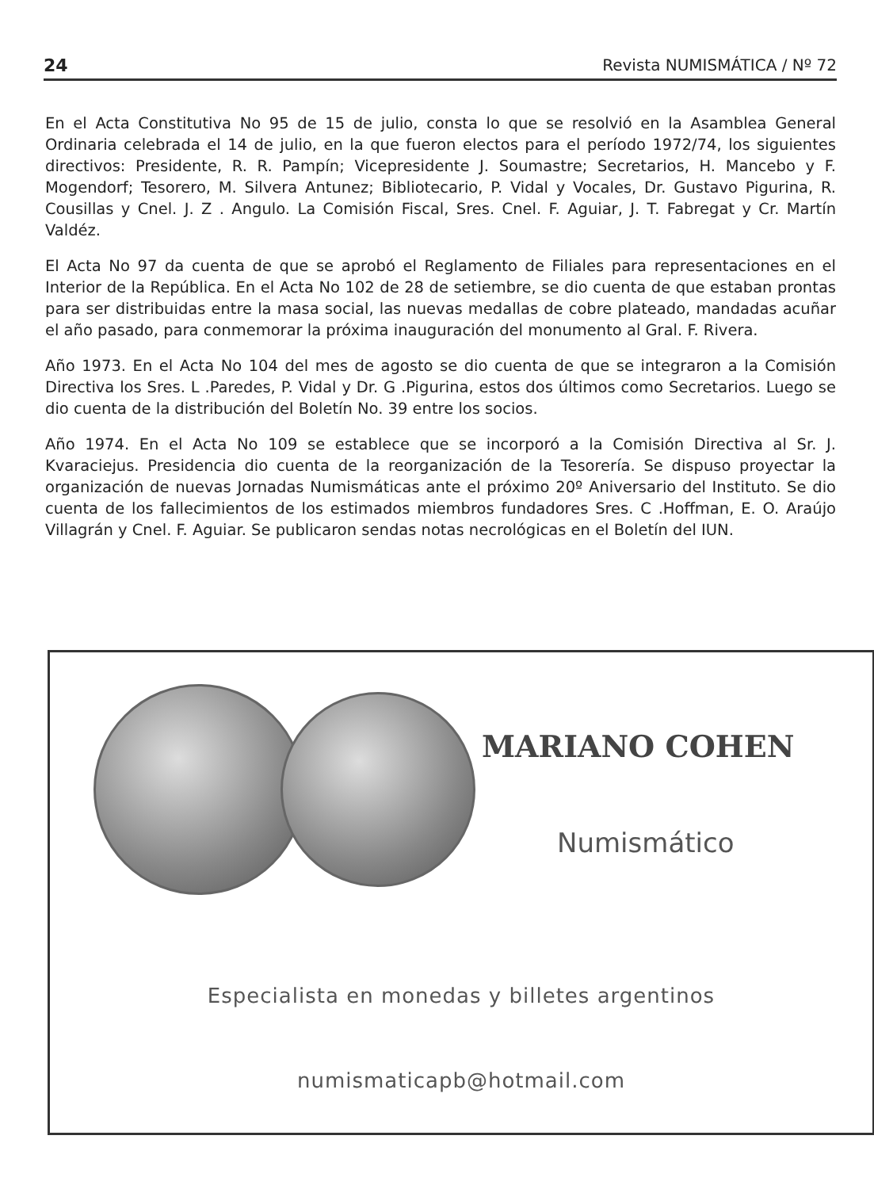24 Revista NUMISMÁTICA / Nº 72
En el Acta Constitutiva No 95 de 15 de julio, consta lo que se resolvió en la Asamblea General Ordinaria celebrada el 14 de julio, en la que fueron electos para el período 1972/74, los siguientes directivos: Presidente, R. R. Pampín; Vicepresidente J. Soumastre; Secretarios, H. Mancebo y F. Mogendorf; Tesorero, M. Silvera Antunez; Bibliotecario, P. Vidal y Vocales, Dr. Gustavo Pigurina, R. Cousillas y Cnel. J. Z . Angulo. La Comisión Fiscal, Sres. Cnel. F. Aguiar, J. T. Fabregat y Cr. Martín Valdéz.
El Acta No 97 da cuenta de que se aprobó el Reglamento de Filiales para representaciones en el Interior de la República. En el Acta No 102 de 28 de setiembre, se dio cuenta de que estaban prontas para ser distribuidas entre la masa social, las nuevas medallas de cobre plateado, mandadas acuñar el año pasado, para conmemorar la próxima inauguración del monumento al Gral. F. Rivera.
Año 1973. En el Acta No 104 del mes de agosto se dio cuenta de que se integraron a la Comisión Directiva los Sres. L .Paredes, P. Vidal y Dr. G .Pigurina, estos dos últimos como Secretarios. Luego se dio cuenta de la distribución del Boletín No. 39 entre los socios.
Año 1974. En el Acta No 109 se establece que se incorporó a la Comisión Directiva al Sr. J. Kvaraciejus. Presidencia dio cuenta de la reorganización de la Tesorería. Se dispuso proyectar la organización de nuevas Jornadas Numismáticas ante el próximo 20º Aniversario del Instituto. Se dio cuenta de los fallecimientos de los estimados miembros fundadores Sres. C .Hoffman, E. O. Araújo Villagrán y Cnel. F. Aguiar. Se publicaron sendas notas necrológicas en el Boletín del IUN.
MARIANO COHEN
Numismático
Especialista en monedas y billetes argentinos
numismaticapb@hotmail.com